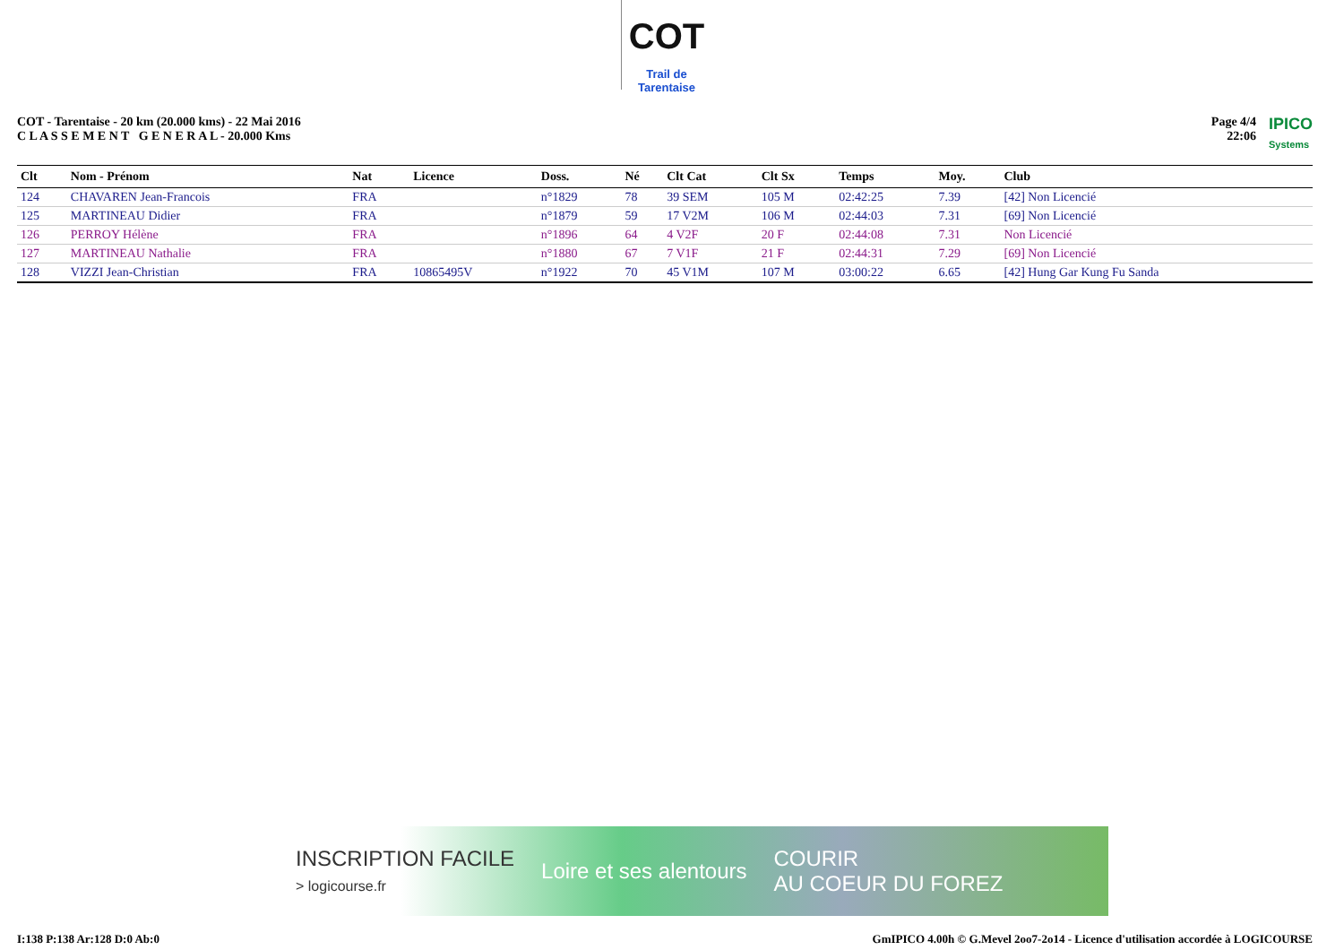COT
Trail de Tarentaise
COT - Tarentaise - 20 km (20.000 kms) - 22 Mai 2016
C L A S S E M E N T G E N E R A L - 20.000 Kms
Page 4/4
22:06
IPICO
Systems
| Clt | Nom - Prénom | Nat | Licence | Doss. | Né | Clt Cat | Clt Sx | Temps | Moy. | Club |
| --- | --- | --- | --- | --- | --- | --- | --- | --- | --- | --- |
| 124 | CHAVAREN Jean-Francois | FRA | | n°1829 | 78 | 39 SEM | 105 M | 02:42:25 | 7.39 | [42] Non Licencié |
| 125 | MARTINEAU Didier | FRA | | n°1879 | 59 | 17 V2M | 106 M | 02:44:03 | 7.31 | [69] Non Licencié |
| 126 | PERROY Hélène | FRA | | n°1896 | 64 | 4 V2F | 20 F | 02:44:08 | 7.31 | Non Licencié |
| 127 | MARTINEAU Nathalie | FRA | | n°1880 | 67 | 7 V1F | 21 F | 02:44:31 | 7.29 | [69] Non Licencié |
| 128 | VIZZI Jean-Christian | FRA | 10865495V | n°1922 | 70 | 45 V1M | 107 M | 03:00:22 | 6.65 | [42] Hung Gar Kung Fu Sanda |
INSCRIPTION FACILE
> logicourse.fr Loire et ses alentours COURIR
AU COEUR DU FOREZ
I:138 P:138 Ar:128 D:0 Ab:0 GmIPICO 4.00h © G.Mevel 2oo7-2o14 - Licence d'utilisation accordée à LOGICOURSE